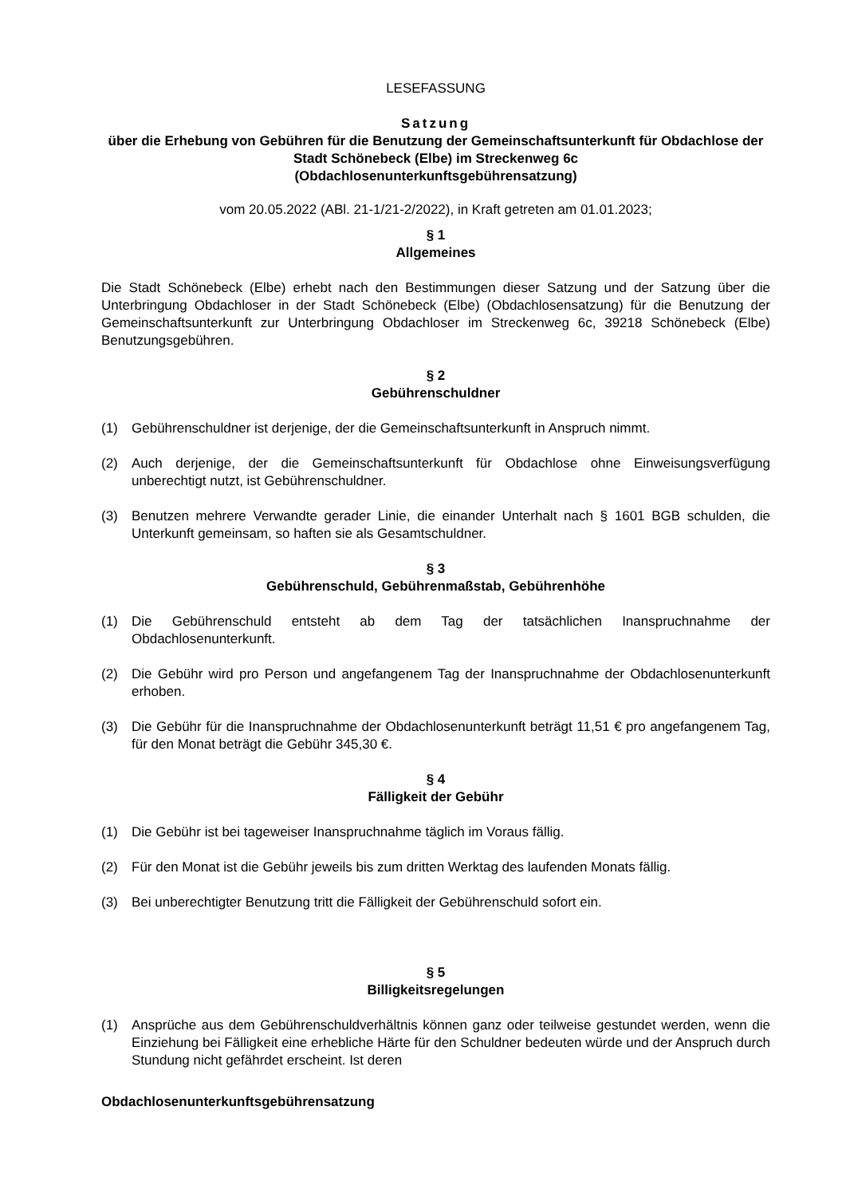LESEFASSUNG
Satzung
über die Erhebung von Gebühren für die Benutzung der Gemeinschaftsunterkunft für Obdachlose der Stadt Schönebeck (Elbe) im Streckenweg 6c
(Obdachlosenunterkunftsgebührensatzung)
vom 20.05.2022 (ABl. 21-1/21-2/2022), in Kraft getreten am 01.01.2023;
§ 1
Allgemeines
Die Stadt Schönebeck (Elbe) erhebt nach den Bestimmungen dieser Satzung und der Satzung über die Unterbringung Obdachloser in der Stadt Schönebeck (Elbe) (Obdachlosensatzung) für die Benutzung der Gemeinschaftsunterkunft zur Unterbringung Obdachloser im Streckenweg 6c, 39218 Schönebeck (Elbe) Benutzungsgebühren.
§ 2
Gebührenschuldner
(1) Gebührenschuldner ist derjenige, der die Gemeinschaftsunterkunft in Anspruch nimmt.
(2) Auch derjenige, der die Gemeinschaftsunterkunft für Obdachlose ohne Einweisungsverfügung unberechtigt nutzt, ist Gebührenschuldner.
(3) Benutzen mehrere Verwandte gerader Linie, die einander Unterhalt nach § 1601 BGB schulden, die Unterkunft gemeinsam, so haften sie als Gesamtschuldner.
§ 3
Gebührenschuld, Gebührenmaßstab, Gebührenhöhe
(1) Die Gebührenschuld entsteht ab dem Tag der tatsächlichen Inanspruchnahme der Obdachlosenunterkunft.
(2) Die Gebühr wird pro Person und angefangenem Tag der Inanspruchnahme der Obdachlosenunterkunft erhoben.
(3) Die Gebühr für die Inanspruchnahme der Obdachlosenunterkunft beträgt 11,51 € pro angefangenem Tag, für den Monat beträgt die Gebühr 345,30 €.
§ 4
Fälligkeit der Gebühr
(1) Die Gebühr ist bei tageweiser Inanspruchnahme täglich im Voraus fällig.
(2) Für den Monat ist die Gebühr jeweils bis zum dritten Werktag des laufenden Monats fällig.
(3) Bei unberechtigter Benutzung tritt die Fälligkeit der Gebührenschuld sofort ein.
§ 5
Billigkeitsregelungen
(1) Ansprüche aus dem Gebührenschuldverhältnis können ganz oder teilweise gestundet werden, wenn die Einziehung bei Fälligkeit eine erhebliche Härte für den Schuldner bedeuten würde und der Anspruch durch Stundung nicht gefährdet erscheint. Ist deren
Obdachlosenunterkunftsgebührensatzung